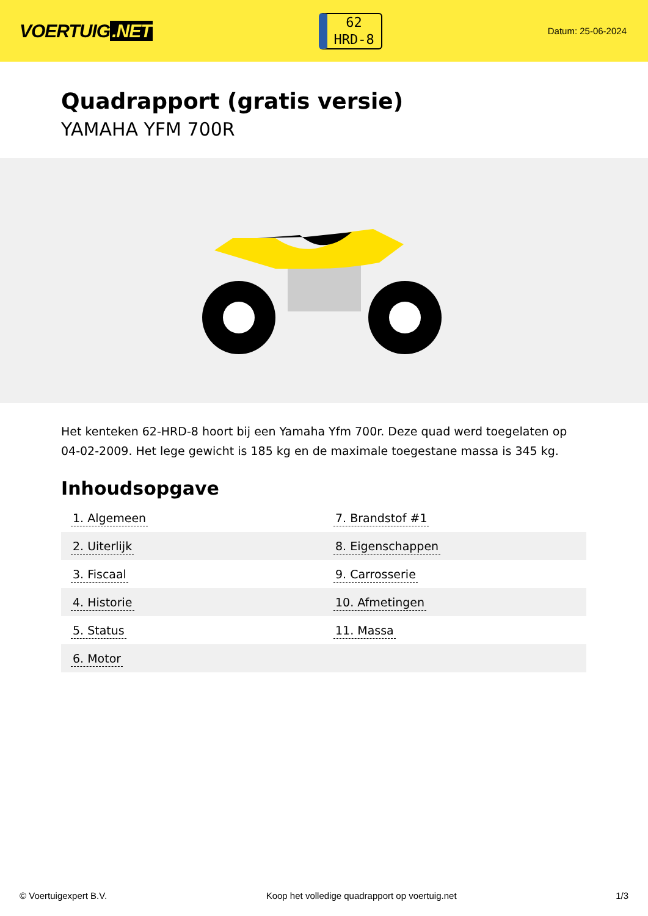VOERTUIG.NET
62
HRD-8
Datum: 25-06-2024
Quadrapport (gratis versie)
YAMAHA YFM 700R
Het kenteken 62-HRD-8 hoort bij een Yamaha Yfm 700r. Deze quad werd toegelaten op 04-02-2009. Het lege gewicht is 185 kg en de maximale toegestane massa is 345 kg.
Inhoudsopgave
| 1. Algemeen | 7. Brandstof #1 |
| 2. Uiterlijk | 8. Eigenschappen |
| 3. Fiscaal | 9. Carrosserie |
| 4. Historie | 10. Afmetingen |
| 5. Status | 11. Massa |
| 6. Motor | |
© Voertuigexpert B.V. Koop het volledige quadrapport op voertuig.net 1/3